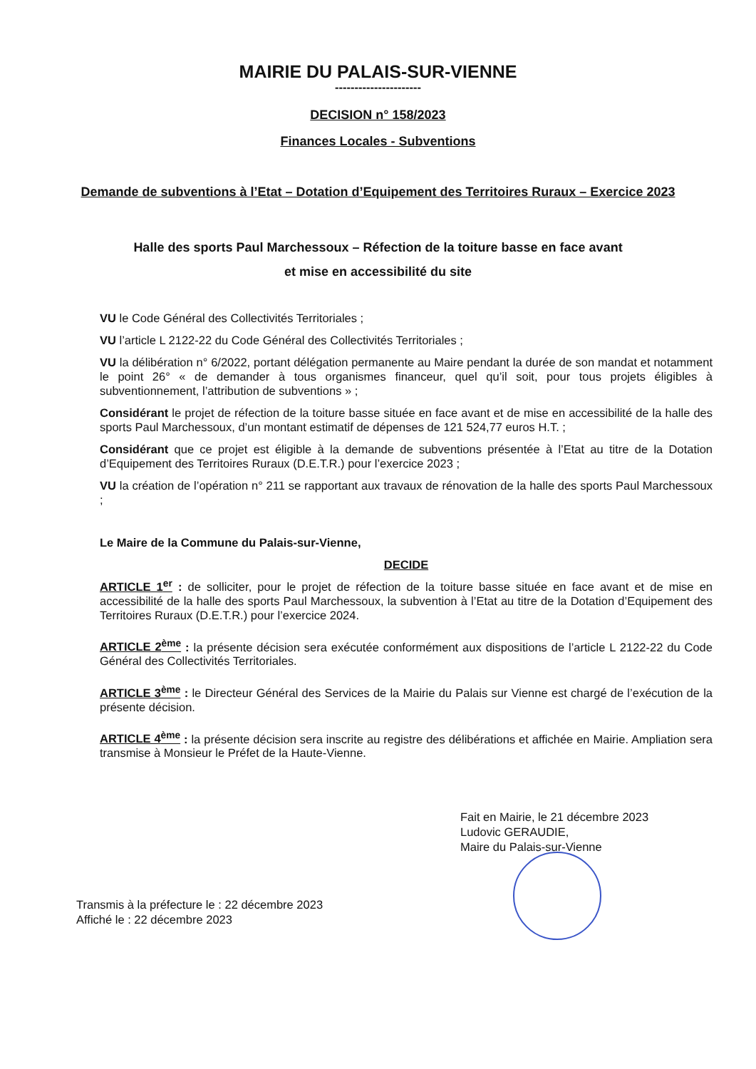MAIRIE DU PALAIS-SUR-VIENNE
----------------------
DECISION n° 158/2023
Finances Locales - Subventions
Demande de subventions à l’Etat – Dotation d’Equipement des Territoires Ruraux – Exercice 2023
Halle des sports Paul Marchessoux – Réfection de la toiture basse en face avant
et mise en accessibilité du site
VU le Code Général des Collectivités Territoriales ;
VU l’article L 2122-22 du Code Général des Collectivités Territoriales ;
VU la délibération n° 6/2022, portant délégation permanente au Maire pendant la durée de son mandat et notamment le point 26° « de demander à tous organismes financeur, quel qu’il soit, pour tous projets éligibles à subventionnement, l’attribution de subventions » ;
Considérant le projet de réfection de la toiture basse située en face avant et de mise en accessibilité de la halle des sports Paul Marchessoux, d’un montant estimatif de dépenses de 121 524,77 euros H.T. ;
Considérant que ce projet est éligible à la demande de subventions présentée à l’Etat au titre de la Dotation d’Equipement des Territoires Ruraux (D.E.T.R.) pour l’exercice 2023 ;
VU la création de l’opération n° 211 se rapportant aux travaux de rénovation de la halle des sports Paul Marchessoux ;
Le Maire de la Commune du Palais-sur-Vienne,
DECIDE
ARTICLE 1<sup>er</sup> : de solliciter, pour le projet de réfection de la toiture basse située en face avant et de mise en accessibilité de la halle des sports Paul Marchessoux, la subvention à l’Etat au titre de la Dotation d’Equipement des Territoires Ruraux (D.E.T.R.) pour l’exercice 2024.
ARTICLE 2<sup>ème</sup> : la présente décision sera exécutée conformément aux dispositions de l’article L 2122-22 du Code Général des Collectivités Territoriales.
ARTICLE 3<sup>ème</sup> : le Directeur Général des Services de la Mairie du Palais sur Vienne est chargé de l’exécution de la présente décision.
ARTICLE 4<sup>ème</sup> : la présente décision sera inscrite au registre des délibérations et affichée en Mairie. Ampliation sera transmise à Monsieur le Préfet de la Haute-Vienne.
Fait en Mairie, le 21 décembre 2023
Ludovic GERAUDIE,
Maire du Palais-sur-Vienne
Transmis à la préfecture le : 22 décembre 2023
Affiché le : 22 décembre 2023